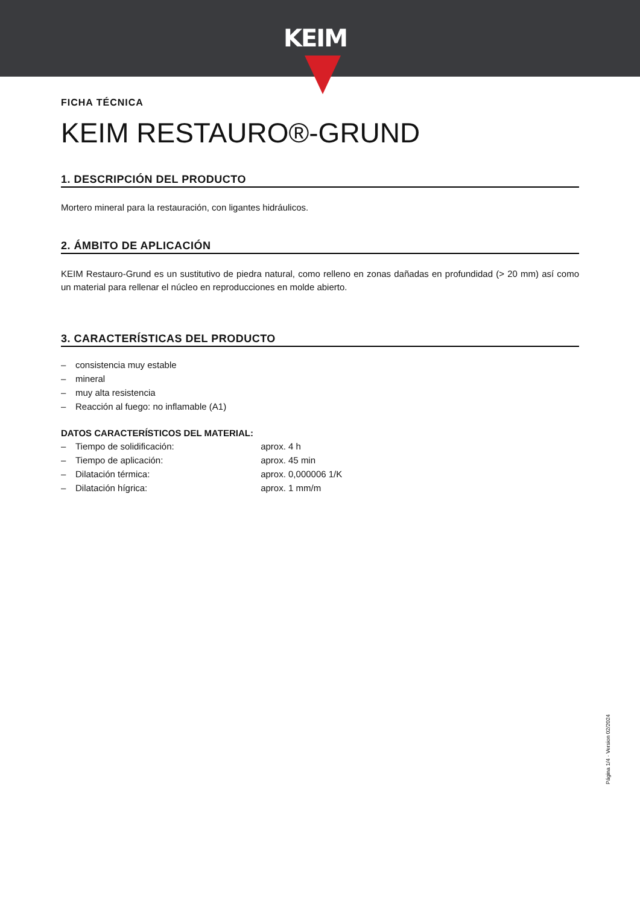KEIM
FICHA TÉCNICA
KEIM RESTAURO®-GRUND
1. DESCRIPCIÓN DEL PRODUCTO
Mortero mineral para la restauración, con ligantes hidráulicos.
2. ÁMBITO DE APLICACIÓN
KEIM Restauro-Grund es un sustitutivo de piedra natural, como relleno en zonas dañadas en profundidad (> 20 mm) así como un material para rellenar el núcleo en reproducciones en molde abierto.
3. CARACTERÍSTICAS DEL PRODUCTO
– consistencia muy estable
– mineral
– muy alta resistencia
– Reacción al fuego: no inflamable (A1)
DATOS CARACTERÍSTICOS DEL MATERIAL:
– Tiempo de solidificación: aprox. 4 h
– Tiempo de aplicación: aprox. 45 min
– Dilatación térmica: aprox. 0,000006 1/K
– Dilatación hígrica: aprox. 1 mm/m
Página 1/4 · Version 02/2024